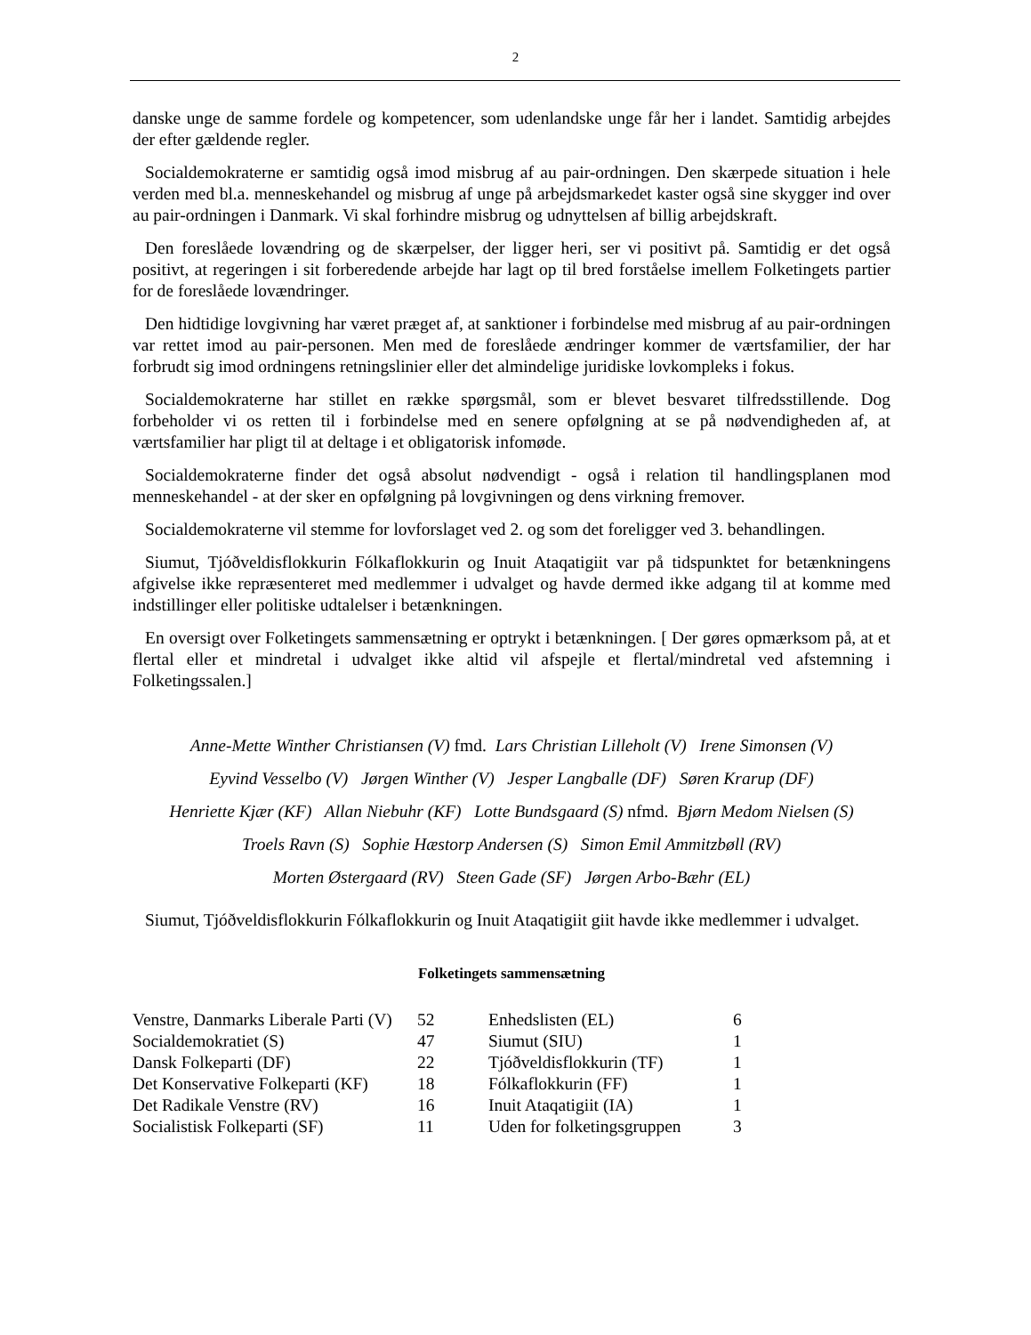2
danske unge de samme fordele og kompetencer, som udenlandske unge får her i landet. Samtidig arbejdes der efter gældende regler.
Socialdemokraterne er samtidig også imod misbrug af au pair-ordningen. Den skærpede situation i hele verden med bl.a. menneskehandel og misbrug af unge på arbejdsmarkedet kaster også sine skygger ind over au pair-ordningen i Danmark. Vi skal forhindre misbrug og udnyttelsen af billig arbejdskraft.
Den foreslåede lovændring og de skærpelser, der ligger heri, ser vi positivt på. Samtidig er det også positivt, at regeringen i sit forberedende arbejde har lagt op til bred forståelse imellem Folketingets partier for de foreslåede lovændringer.
Den hidtidige lovgivning har været præget af, at sanktioner i forbindelse med misbrug af au pair-ordningen var rettet imod au pair-personen. Men med de foreslåede ændringer kommer de værtsfamilier, der har forbrudt sig imod ordningens retningslinier eller det almindelige juridiske lovkompleks i fokus.
Socialdemokraterne har stillet en række spørgsmål, som er blevet besvaret tilfredsstillende. Dog forbeholder vi os retten til i forbindelse med en senere opfølgning at se på nødvendigheden af, at værtsfamilier har pligt til at deltage i et obligatorisk infomøde.
Socialdemokraterne finder det også absolut nødvendigt - også i relation til handlingsplanen mod menneskehandel - at der sker en opfølgning på lovgivningen og dens virkning fremover.
Socialdemokraterne vil stemme for lovforslaget ved 2. og som det foreligger ved 3. behandlingen.
Siumut, Tjóðveldisflokkurin Fólkaflokkurin og Inuit Ataqatigiit var på tidspunktet for betænkningens afgivelse ikke repræsenteret med medlemmer i udvalget og havde dermed ikke adgang til at komme med indstillinger eller politiske udtalelser i betænkningen.
En oversigt over Folketingets sammensætning er optrykt i betænkningen. [ Der gøres opmærksom på, at et flertal eller et mindretal i udvalget ikke altid vil afspejle et flertal/mindretal ved afstemning i Folketingssalen.]
Anne-Mette Winther Christiansen (V) fmd. Lars Christian Lilleholt (V) Irene Simonsen (V)
Eyvind Vesselbo (V) Jørgen Winther (V) Jesper Langballe (DF) Søren Krarup (DF)
Henriette Kjær (KF) Allan Niebuhr (KF) Lotte Bundsgaard (S) nfmd. Bjørn Medom Nielsen (S)
Troels Ravn (S) Sophie Hæstorp Andersen (S) Simon Emil Ammitzbøll (RV)
Morten Østergaard (RV) Steen Gade (SF) Jørgen Arbo-Bæhr (EL)
Siumut, Tjóðveldisflokkurin Fólkaflokkurin og Inuit Ataqatigiit giit havde ikke medlemmer i udvalget.
Folketingets sammensætning
| Venstre, Danmarks Liberale Parti (V) | 52 | Enhedslisten (EL) | 6 |
| Socialdemokratiet (S) | 47 | Siumut (SIU) | 1 |
| Dansk Folkeparti (DF) | 22 | Tjóðveldisflokkurin (TF) | 1 |
| Det Konservative Folkeparti (KF) | 18 | Fólkaflokkurin (FF) | 1 |
| Det Radikale Venstre (RV) | 16 | Inuit Ataqatigiit (IA) | 1 |
| Socialistisk Folkeparti (SF) | 11 | Uden for folketingsgruppen | 3 |